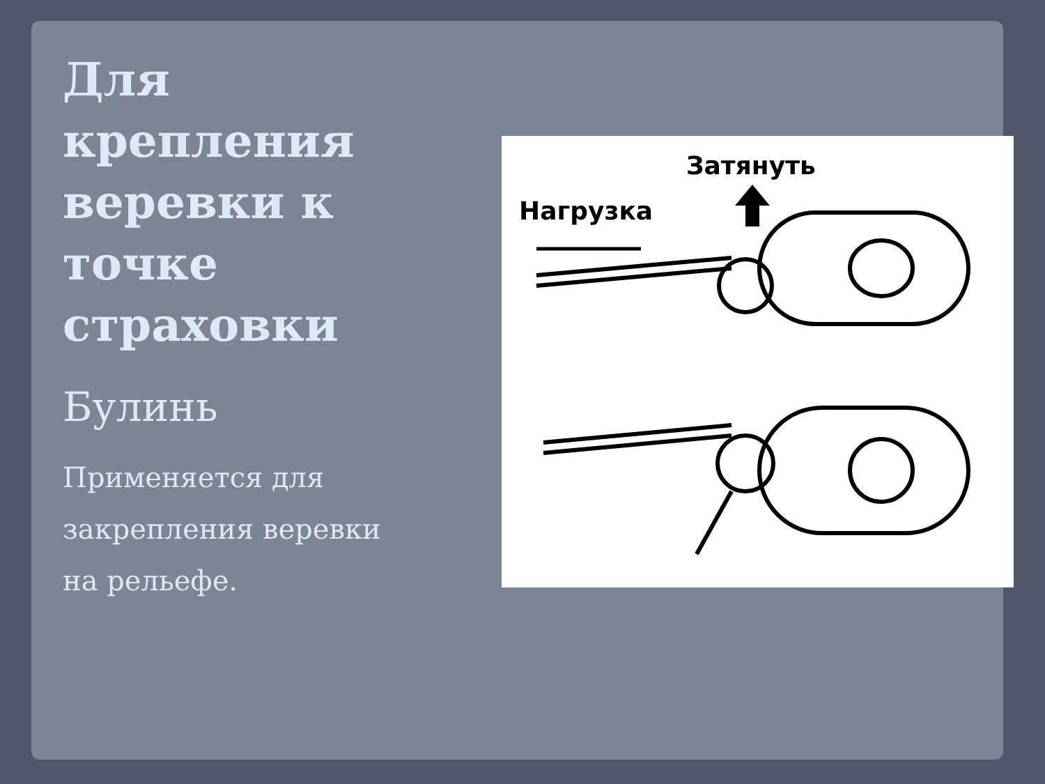Для крепления веревки к точке страховки
Булинь
Применяется для закрепления веревки на рельефе.
Затянуть
Нагрузка